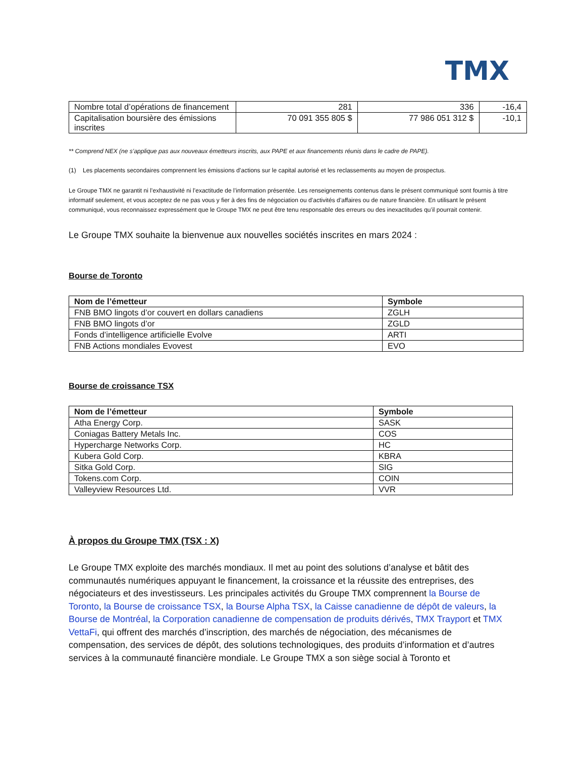TMX
| Nombre total d’opérations de financement | 281 | 336 | -16,4 |
| Capitalisation boursière des émissions inscrites | 70 091 355 805 $ | 77 986 051 312 $ | -10,1 |
** Comprend NEX (ne s’applique pas aux nouveaux émetteurs inscrits, aux PAPE et aux financements réunis dans le cadre de PAPE).
(1) Les placements secondaires comprennent les émissions d’actions sur le capital autorisé et les reclassements au moyen de prospectus.
Le Groupe TMX ne garantit ni l’exhaustivité ni l’exactitude de l’information présentée. Les renseignements contenus dans le présent communiqué sont fournis à titre informatif seulement, et vous acceptez de ne pas vous y fier à des fins de négociation ou d’activités d’affaires ou de nature financière. En utilisant le présent communiqué, vous reconnaissez expressément que le Groupe TMX ne peut être tenu responsable des erreurs ou des inexactitudes qu’il pourrait contenir.
Le Groupe TMX souhaite la bienvenue aux nouvelles sociétés inscrites en mars 2024 :
Bourse de Toronto
| Nom de l’émetteur | Symbole |
| --- | --- |
| FNB BMO lingots d’or couvert en dollars canadiens | ZGLH |
| FNB BMO lingots d’or | ZGLD |
| Fonds d’intelligence artificielle Evolve | ARTI |
| FNB Actions mondiales Evovest | EVO |
Bourse de croissance TSX
| Nom de l’émetteur | Symbole |
| --- | --- |
| Atha Energy Corp. | SASK |
| Coniagas Battery Metals Inc. | COS |
| Hypercharge Networks Corp. | HC |
| Kubera Gold Corp. | KBRA |
| Sitka Gold Corp. | SIG |
| Tokens.com Corp. | COIN |
| Valleyview Resources Ltd. | VVR |
À propos du Groupe TMX (TSX : X)
Le Groupe TMX exploite des marchés mondiaux. Il met au point des solutions d’analyse et bâtit des communautés numériques appuyant le financement, la croissance et la réussite des entreprises, des négociateurs et des investisseurs. Les principales activités du Groupe TMX comprennent la Bourse de Toronto, la Bourse de croissance TSX, la Bourse Alpha TSX, la Caisse canadienne de dépôt de valeurs, la Bourse de Montréal, la Corporation canadienne de compensation de produits dérivés, TMX Trayport et TMX VettaFi, qui offrent des marchés d’inscription, des marchés de négociation, des mécanismes de compensation, des services de dépôt, des solutions technologiques, des produits d’information et d’autres services à la communauté financière mondiale. Le Groupe TMX a son siège social à Toronto et